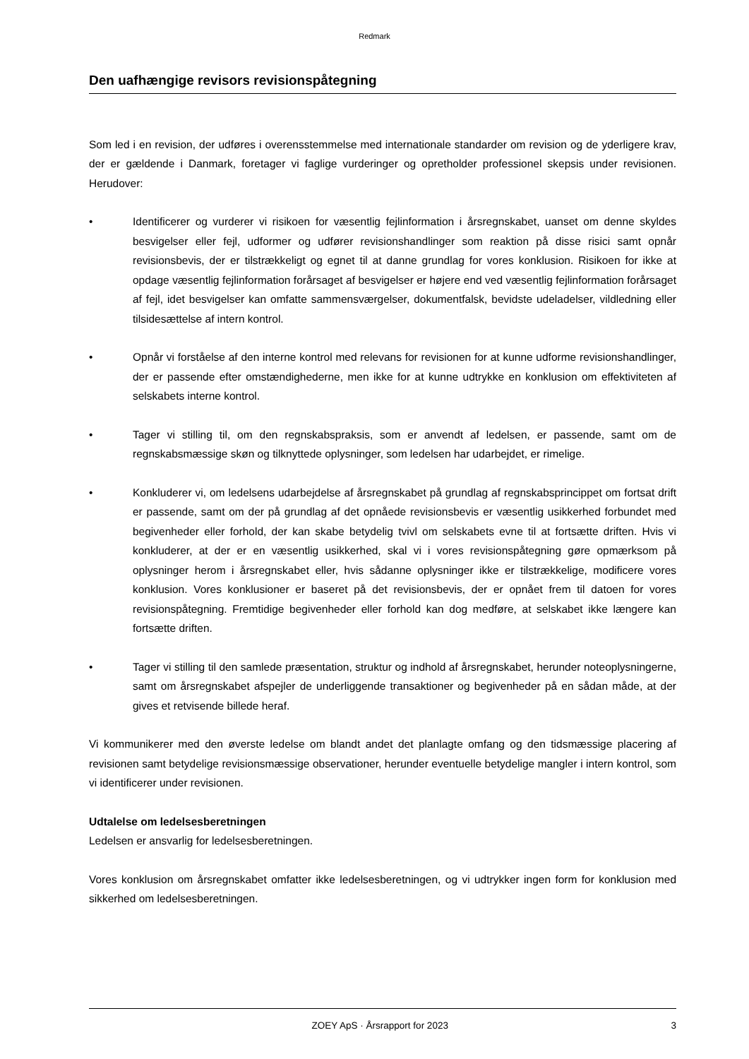Redmark
Den uafhængige revisors revisionspåtegning
Som led i en revision, der udføres i overensstemmelse med internationale standarder om revision og de yderligere krav, der er gældende i Danmark, foretager vi faglige vurderinger og opretholder professionel skepsis under revisionen. Herudover:
• Identificerer og vurderer vi risikoen for væsentlig fejlinformation i årsregnskabet, uanset om denne skyldes besvigelser eller fejl, udformer og udfører revisionshandlinger som reaktion på disse risici samt opnår revisionsbevis, der er tilstrækkeligt og egnet til at danne grundlag for vores konklusion. Risikoen for ikke at opdage væsentlig fejlinformation forårsaget af besvigelser er højere end ved væsentlig fejlinformation forårsaget af fejl, idet besvigelser kan omfatte sammensværgelser, dokumentfalsk, bevidste udeladelser, vildledning eller tilsidesættelse af intern kontrol.
• Opnår vi forståelse af den interne kontrol med relevans for revisionen for at kunne udforme revisionshandlinger, der er passende efter omstændighederne, men ikke for at kunne udtrykke en konklusion om effektiviteten af selskabets interne kontrol.
• Tager vi stilling til, om den regnskabspraksis, som er anvendt af ledelsen, er passende, samt om de regnskabsmæssige skøn og tilknyttede oplysninger, som ledelsen har udarbejdet, er rimelige.
• Konkluderer vi, om ledelsens udarbejdelse af årsregnskabet på grundlag af regnskabsprincippet om fortsat drift er passende, samt om der på grundlag af det opnåede revisionsbevis er væsentlig usikkerhed forbundet med begivenheder eller forhold, der kan skabe betydelig tvivl om selskabets evne til at fortsætte driften. Hvis vi konkluderer, at der er en væsentlig usikkerhed, skal vi i vores revisionspåtegning gøre opmærksom på oplysninger herom i årsregnskabet eller, hvis sådanne oplysninger ikke er tilstrækkelige, modificere vores konklusion. Vores konklusioner er baseret på det revisionsbevis, der er opnået frem til datoen for vores revisionspåtegning. Fremtidige begivenheder eller forhold kan dog medføre, at selskabet ikke længere kan fortsætte driften.
• Tager vi stilling til den samlede præsentation, struktur og indhold af årsregnskabet, herunder noteoplysningerne, samt om årsregnskabet afspejler de underliggende transaktioner og begivenheder på en sådan måde, at der gives et retvisende billede heraf.
Vi kommunikerer med den øverste ledelse om blandt andet det planlagte omfang og den tidsmæssige placering af revisionen samt betydelige revisionsmæssige observationer, herunder eventuelle betydelige mangler i intern kontrol, som vi identificerer under revisionen.
Udtalelse om ledelsesberetningen
Ledelsen er ansvarlig for ledelsesberetningen.
Vores konklusion om årsregnskabet omfatter ikke ledelsesberetningen, og vi udtrykker ingen form for konklusion med sikkerhed om ledelsesberetningen.
ZOEY ApS · Årsrapport for 2023 3